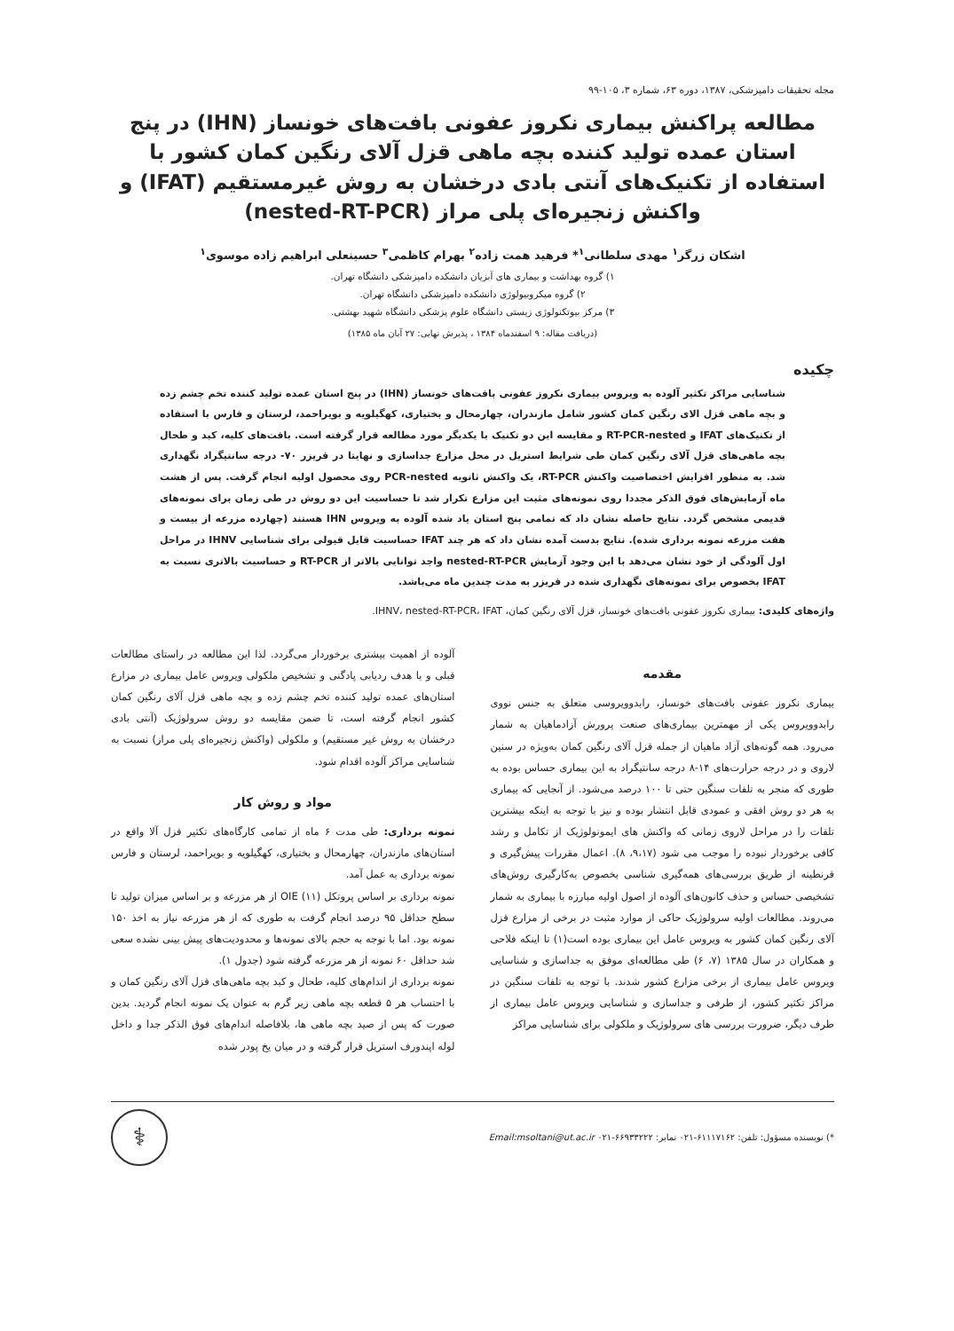مجله تحقیقات دامپزشکی، ۱۳۸۷، دوره ۶۳، شماره ۳، ۱۰۵-۹۹
مطالعه پراکنش بیماری نکروز عفونی بافت‌های خونساز (IHN) در پنج استان عمده تولید کننده بچه ماهی قزل آلای رنگین کمان کشور با استفاده از تکنیک‌های آنتی بادی درخشان به روش غیرمستقیم (IFAT) و واکنش زنجیره‌ای پلی مراز (nested-RT-PCR)
اشکان زرگر<sup>۱</sup> مهدی سلطانی<sup>۱</sup>* فرهید همت زاده<sup>۲</sup> بهرام کاظمی<sup>۳</sup> حسینعلی ابراهیم زاده موسوی<sup>۱</sup>
۱) گروه بهداشت و بیماری های آبزیان دانشکده دامپزشکی دانشگاه تهران.
۲) گروه میکروبیولوژی دانشکده دامپزشکی دانشگاه تهران.
۳) مرکز بیوتکنولوژی زیستی دانشگاه علوم پزشکی دانشگاه شهید بهشتی.
(دریافت مقاله: ۹ اسفندماه ۱۳۸۴ ، پذیرش نهایی: ۲۷ آبان ماه ۱۳۸۵)
چکیده
شناسایی مراکز تکثیر آلوده به ویروس بیماری نکروز عفونی بافت‌های خونساز (IHN) در پنج استان عمده تولید کننده تخم چشم زده و بچه ماهی قزل الای رنگین کمان کشور شامل مازندران، چهارمحال و بختیاری، کهگیلویه و بویراحمد، لرستان و فارس با استفاده از تکنیک‌های IFAT و RT-PCR-nested و مقایسه این دو تکنیک با یکدیگر مورد مطالعه قرار گرفته است. بافت‌های کلیه، کبد و طحال بچه ماهی‌های قزل آلای رنگین کمان طی شرایط استریل در محل مزارع جداسازی و نهایتا در فریزر ۷۰- درجه سانتیگراد نگهداری شد. به منظور افزایش اختصاصیت واکنش RT-PCR، یک واکنش ثانویه PCR-nested روی محصول اولیه انجام گرفت. پس از هشت ماه آزمایش‌های فوق الذکر مجددا روی نمونه‌های مثبت این مزارع تکرار شد تا حساسیت این دو روش در طی زمان برای نمونه‌های قدیمی مشخص گردد. نتایج حاصله نشان داد که تمامی پنج استان یاد شده آلوده به ویروس IHN هستند (چهارده مزرعه از بیست و هفت مزرعه نمونه برداری شده). نتایج بدست آمده نشان داد که هر چند IFAT حساسیت قابل قبولی برای شناسایی IHNV در مراحل اول آلودگی از خود نشان می‌دهد با این وجود آزمایش nested-RT-PCR واجد توانایی بالاتر از RT-PCR و حساسیت بالاتری نسبت به IFAT بخصوص برای نمونه‌های نگهداری شده در فریزر به مدت چندین ماه می‌باشد.
واژه‌های کلیدی: بیماری نکروز عفونی بافت‌های خونساز، قزل آلای رنگین کمان، IHNV، nested-RT-PCR، IFAT.
مقدمه
بیماری نکروز عفونی بافت‌های خونساز، رابدوویروسی متعلق به جنس نووی رابدوویروس یکی از مهمترین بیماری‌های صنعت پرورش آزادماهیان به شمار می‌رود. همه گونه‌های آزاد ماهیان از جمله قزل آلای رنگین کمان به‌ویژه در سنین لاروی و در درجه حرارت‌های ۱۴-۸ درجه سانتیگراد به این بیماری حساس بوده به طوری که منجر به تلفات سنگین حتی تا ۱۰۰ درصد می‌شود. از آنجایی که بیماری به هر دو روش افقی و عمودی قابل انتشار بوده و نیز با توجه به اینکه بیشترین تلفات را در مراحل لاروی زمانی که واکنش های ایمونولوژیک از تکامل و رشد کافی برخوردار نبوده را موجب می شود (۹،۱۷، ۸). اعمال مقررات پیش‌گیری و قرنطینه از طریق بررسی‌های همه‌گیری شناسی بخصوص به‌کارگیری روش‌های تشخیصی حساس و حذف کانون‌های آلوده از اصول اولیه مبارزه با بیماری به شمار می‌روند. مطالعات اولیه سرولوژیک حاکی از موارد مثبت در برخی از مزارع قزل آلای رنگین کمان کشور به ویروس عامل این بیماری بوده است(۱) تا اینکه فلاحی و همکاران در سال ۱۳۸۵ (۷، ۶) طی مطالعه‌ای موفق به جداسازی و شناسایی ویروس عامل بیماری از برخی مزارع کشور شدند. با توجه به تلفات سنگین در مراکز تکثیر کشور، از طرفی و جداسازی و شناسایی ویروس عامل بیماری از طرف دیگر، ضرورت بررسی های سرولوژیک و ملکولی برای شناسایی مراکز
آلوده از اهمیت بیشتری برخوردار می‌گردد. لذا این مطالعه در راستای مطالعات قبلی و با هدف ردیابی پادگنی و تشخیص ملکولی ویروس عامل بیماری در مزارع استان‌های عمده تولید کننده تخم چشم زده و بچه ماهی قزل آلای رنگین کمان کشور انجام گرفته است، تا ضمن مقایسه دو روش سرولوژیک (آنتی بادی درخشان به روش غیر مستقیم) و ملکولی (واکنش زنجیره‌ای پلی مراز) نسبت به شناسایی مراکز آلوده اقدام شود.
مواد و روش کار
نمونه برداری: طی مدت ۶ ماه از تمامی کارگاه‌های تکثیر قزل آلا واقع در استان‌های مازندران، چهارمحال و بختیاری، کهگیلویه و بویراحمد، لرستان و فارس نمونه برداری به عمل آمد.
نمونه برداری بر اساس پروتکل OIE (۱۱) از هر مزرعه و بر اساس میزان تولید تا سطح حداقل ۹۵ درصد انجام گرفت به طوری که از هر مزرعه نیاز به اخذ ۱۵۰ نمونه بود. اما با توجه به حجم بالای نمونه‌ها و محدودیت‌های پیش بینی نشده سعی شد حداقل ۶۰ نمونه از هر مزرعه گرفته شود (جدول ۱).
نمونه برداری از اندام‌های کلیه، طحال و کبد بچه ماهی‌های قزل آلای رنگین کمان و با احتساب هر ۵ قطعه بچه ماهی زیر گرم به عنوان یک نمونه انجام گردید. بدین صورت که پس از صید بچه ماهی ها، بلافاصله اندام‌های فوق الذکر جدا و داخل لوله اپندورف استریل قرار گرفته و در میان یخ پودر شده
*) نویسنده مسؤول: تلفن: ۶۱۱۱۷۱۶۲-۰۲۱ نمابر: ۶۶۹۳۳۲۲۲-۰۲۱ Email:msoltani@ut.ac.ir
⚕